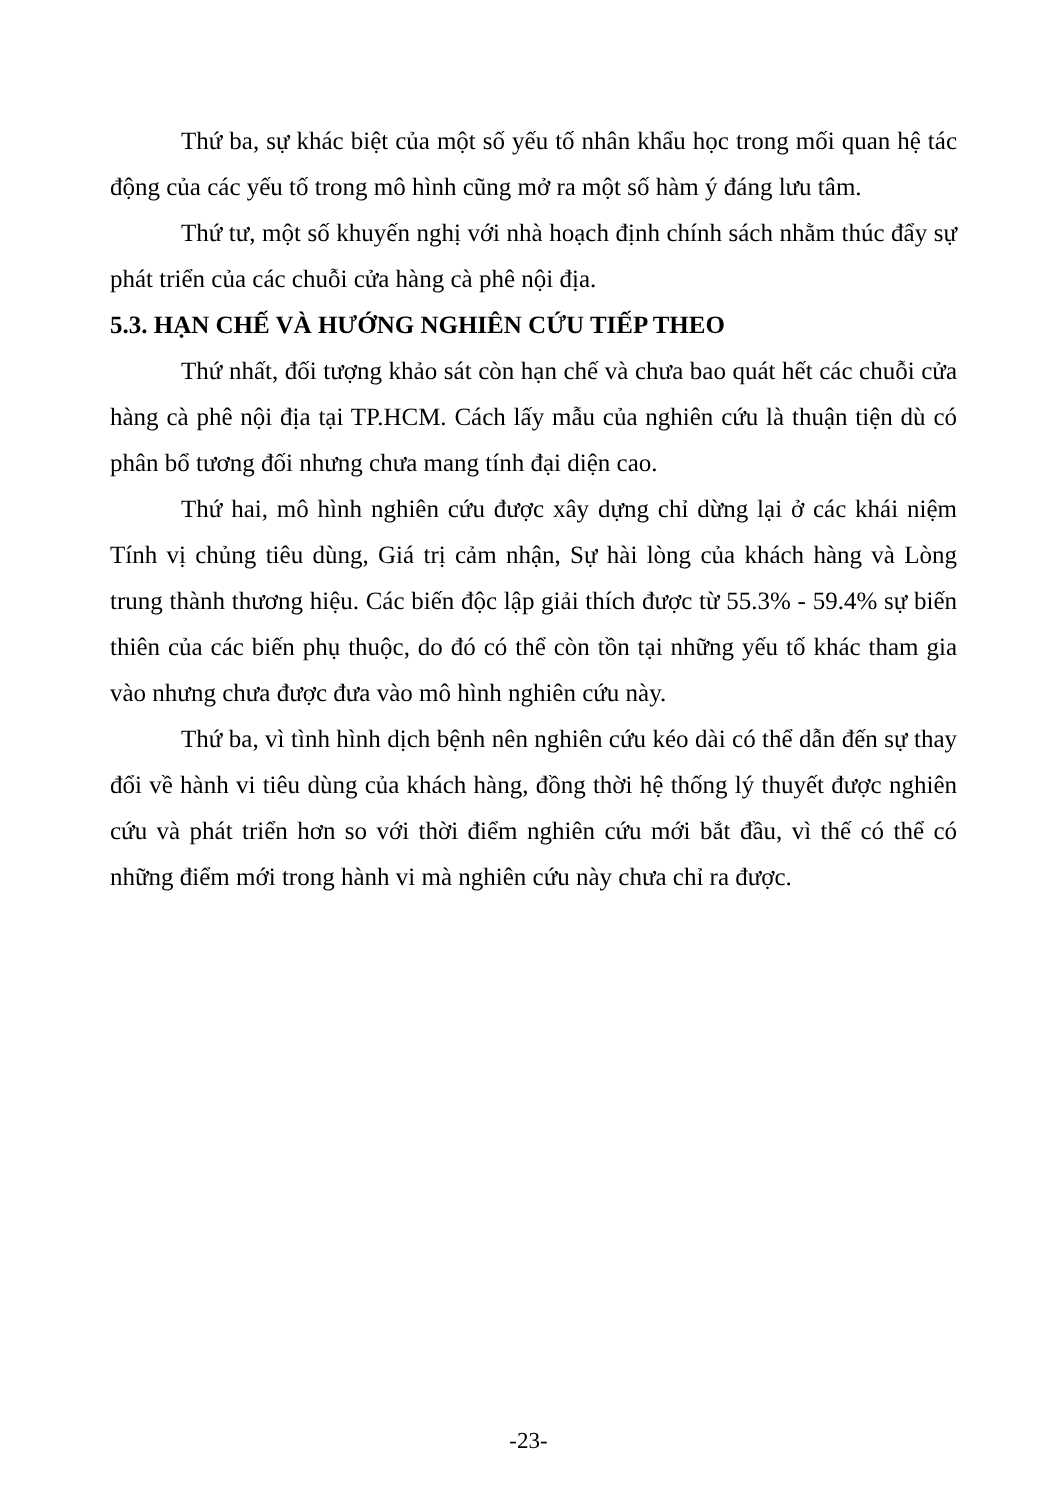Thứ ba, sự khác biệt của một số yếu tố nhân khẩu học trong mối quan hệ tác động của các yếu tố trong mô hình cũng mở ra một số hàm ý đáng lưu tâm.
Thứ tư, một số khuyến nghị với nhà hoạch định chính sách nhằm thúc đẩy sự phát triển của các chuỗi cửa hàng cà phê nội địa.
5.3. HẠN CHẾ VÀ HƯỚNG NGHIÊN CỨU TIẾP THEO
Thứ nhất, đối tượng khảo sát còn hạn chế và chưa bao quát hết các chuỗi cửa hàng cà phê nội địa tại TP.HCM. Cách lấy mẫu của nghiên cứu là thuận tiện dù có phân bổ tương đối nhưng chưa mang tính đại diện cao.
Thứ hai, mô hình nghiên cứu được xây dựng chỉ dừng lại ở các khái niệm Tính vị chủng tiêu dùng, Giá trị cảm nhận, Sự hài lòng của khách hàng và Lòng trung thành thương hiệu. Các biến độc lập giải thích được từ 55.3% - 59.4% sự biến thiên của các biến phụ thuộc, do đó có thể còn tồn tại những yếu tố khác tham gia vào nhưng chưa được đưa vào mô hình nghiên cứu này.
Thứ ba, vì tình hình dịch bệnh nên nghiên cứu kéo dài có thể dẫn đến sự thay đổi về hành vi tiêu dùng của khách hàng, đồng thời hệ thống lý thuyết được nghiên cứu và phát triển hơn so với thời điểm nghiên cứu mới bắt đầu, vì thế có thể có những điểm mới trong hành vi mà nghiên cứu này chưa chỉ ra được.
-23-